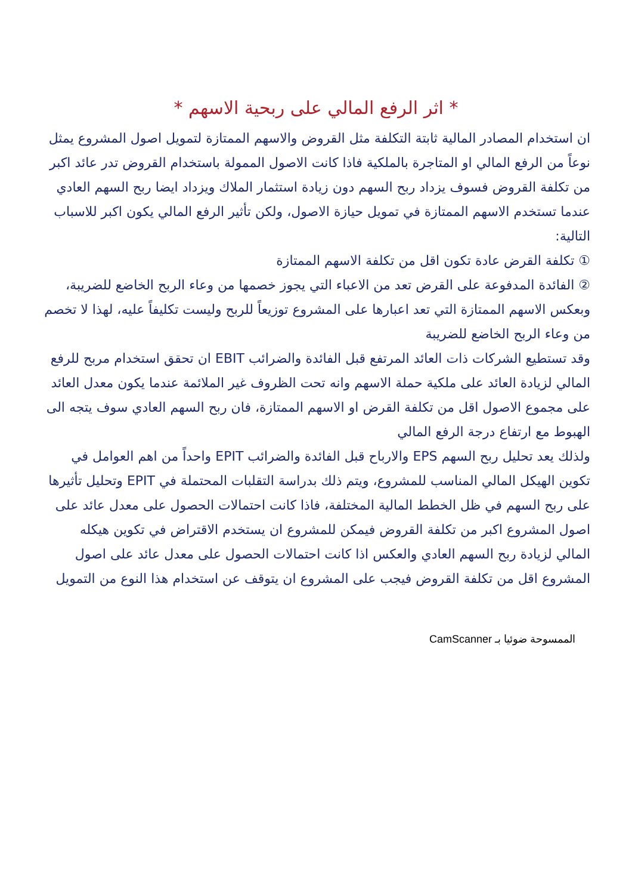* اثر الرفع المالي على ربحية الاسهم *
ان استخدام المصادر المالية ثابتة التكلفة مثل القروض والاسهم الممتازة لتمويل اصول المشروع يمثل نوعاً من الرفع المالي او المتاجرة بالملكية فاذا كانت الاصول الممولة باستخدام القروض تدر عائد اكبر من تكلفة القروض فسوف يزداد ربح السهم دون زيادة استثمار الملاك ويزداد ايضا ربح السهم العادي عندما تستخدم الاسهم الممتازة في تمويل حيازة الاصول، ولكن تأثير الرفع المالي يكون اكبر للاسباب التالية:
① تكلفة القرض عادة تكون اقل من تكلفة الاسهم الممتازة
② الفائدة المدفوعة على القرض تعد من الاعباء التي يجوز خصمها من وعاء الربح الخاضع للضريبة، وبعكس الاسهم الممتازة التي تعد اعبارها على المشروع توزيعاً للربح وليست تكليفاً عليه، لهذا لا تخصم من وعاء الربح الخاضع للضريبة
وقد تستطيع الشركات ذات العائد المرتفع قبل الفائدة والضرائب EBIT ان تحقق استخدام مربح للرفع المالي لزيادة العائد على ملكية حملة الاسهم وانه تحت الظروف غير الملائمة عندما يكون معدل العائد على مجموع الاصول اقل من تكلفة القرض او الاسهم الممتازة، فان ربح السهم العادي سوف يتجه الى الهبوط مع ارتفاع درجة الرفع المالي
ولذلك يعد تحليل ربح السهم EPS والارباح قبل الفائدة والضرائب EPIT واحداً من اهم العوامل في تكوين الهيكل المالي المناسب للمشروع، ويتم ذلك بدراسة التقلبات المحتملة في EPIT وتحليل تأثيرها على ربح السهم في ظل الخطط المالية المختلفة، فاذا كانت احتمالات الحصول على معدل عائد على اصول المشروع اكبر من تكلفة القروض فيمكن للمشروع ان يستخدم الاقتراض في تكوين هيكله المالي لزيادة ربح السهم العادي والعكس اذا كانت احتمالات الحصول على معدل عائد على اصول المشروع اقل من تكلفة القروض فيجب على المشروع ان يتوقف عن استخدام هذا النوع من التمويل
الممسوحة ضوئيا بـ CamScanner